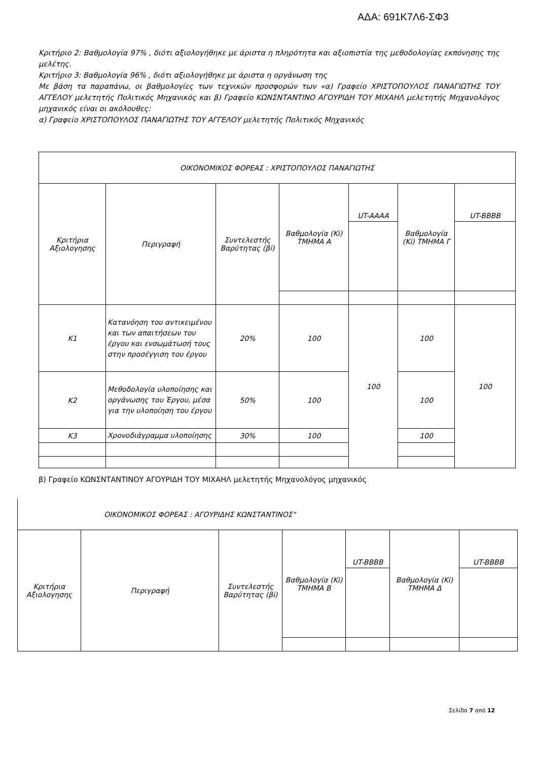ΑΔΑ: 691Κ7Λ6-ΣΦ3
Κριτήριο 2: Βαθμολογία 97% , διότι αξιολογήθηκε με άριστα η πληρότητα και αξιοπιστία της μεθοδολογίας εκπόνησης της μελέτης.
Κριτήριο 3: Βαθμολογία 96% , διότι αξιολογήθηκε με άριστα η οργάνωση της
Με βάση τα παραπάνω, οι βαθμολογίες των τεχνικών προσφορών των «α) Γραφείο ΧΡΙΣΤΟΠΟΥΛΟΣ ΠΑΝΑΓΙΩΤΗΣ ΤΟΥ ΑΓΓΕΛΟΥ μελετητής Πολιτικός Μηχανικός και β) Γραφείο ΚΩΝΣΝΤΑΝΤΙΝΟ ΑΓΟΥΡΙΔΗ ΤΟΥ ΜΙΧΑΗΛ μελετητής Μηχανολόγος μηχανικός είναι οι ακόλουθες:
α) Γραφείο ΧΡΙΣΤΟΠΟΥΛΟΣ ΠΑΝΑΓΙΩΤΗΣ ΤΟΥ ΑΓΓΕΛΟΥ μελετητής Πολιτικός Μηχανικός
| ΟΙΚΟΝΟΜΙΚΟΣ ΦΟΡΕΑΣ : ΧΡΙΣΤΟΠΟΥΛΟΣ ΠΑΝΑΓΙΩΤΗΣ | | | | | | |
| Κριτήρια Αξιολογησης | Περιγραφή | Συντελεστής Βαρύτητας (βi) | Βαθμολογία (Ki) ΤΜΗΜΑ Α | UT-AAAA | Βαθμολογία (Ki) ΤΜΗΜΑ Γ | UT-BBBB |
| Κ1 | Κατανόηση του αντικειμένου και των απαιτήσεων του έργου και ενσωμάτωσή τους στην προσέγγιση του έργου | 20% | 100 | 100 | 100 | 100 |
| Κ2 | Μεθοδολογία υλοποίησης και οργάνωσης του Έργου, μέσα για την υλοποίηση του έργου | 50% | 100 | | 100 | |
| Κ3 | Χρονοδιάγραμμα υλοποίησης | 30% | 100 | | 100 | |
β) Γραφείο ΚΩΝΣΝΤΑΝΤΙΝΟΥ ΑΓΟΥΡΙΔΗ ΤΟΥ ΜΙΧΑΗΛ μελετητής Μηχανολόγος μηχανικός
| ΟΙΚΟΝΟΜΙΚΟΣ ΦΟΡΕΑΣ : ΑΓΟΥΡΙΔΗΣ ΚΩΝΣΤΑΝΤΙΝΟΣ" | | | | | | |
| Κριτήρια Αξιολογησης | Περιγραφή | Συντελεστής Βαρύτητας (βi) | Βαθμολογία (Ki) ΤΜΗΜΑ Β | UT-BBBB | Βαθμολογία (Ki) ΤΜΗΜΑ Δ | UT-BBBB |
Σελίδα 7 από 12